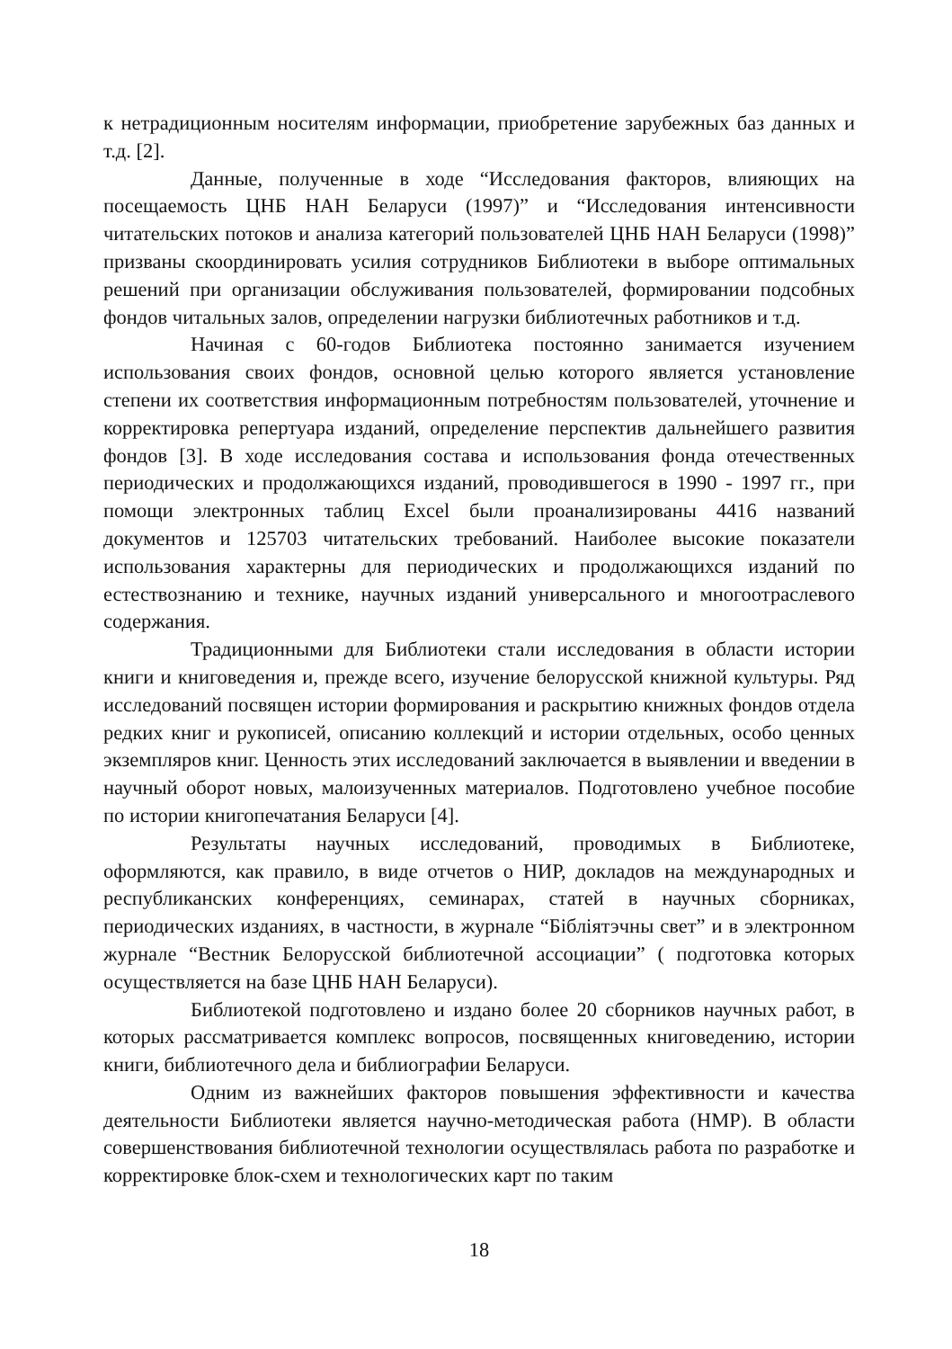к нетрадиционным носителям информации, приобретение зарубежных баз данных и т.д. [2].
Данные, полученные в ходе “Исследования факторов, влияющих на посещаемость ЦНБ НАН Беларуси (1997)” и “Исследования интенсивности читательских потоков и анализа категорий пользователей ЦНБ НАН Беларуси (1998)” призваны скоординировать усилия сотрудников Библиотеки в выборе оптимальных решений при организации обслуживания пользователей, формировании подсобных фондов читальных залов, определении нагрузки библиотечных работников и т.д.
Начиная с 60-годов Библиотека постоянно занимается изучением использования своих фондов, основной целью которого является установление степени их соответствия информационным потребностям пользователей, уточнение и корректировка репертуара изданий, определение перспектив дальнейшего развития фондов [3]. В ходе исследования состава и использования фонда отечественных периодических и продолжающихся изданий, проводившегося в 1990 - 1997 гг., при помощи электронных таблиц Excel были проанализированы 4416 названий документов и 125703 читательских требований. Наиболее высокие показатели использования характерны для периодических и продолжающихся изданий по естествознанию и технике, научных изданий универсального и многоотраслевого содержания.
Традиционными для Библиотеки стали исследования в области истории книги и книговедения и, прежде всего, изучение белорусской книжной культуры. Ряд исследований посвящен истории формирования и раскрытию книжных фондов отдела редких книг и рукописей, описанию коллекций и истории отдельных, особо ценных экземпляров книг. Ценность этих исследований заключается в выявлении и введении в научный оборот новых, малоизученных материалов. Подготовлено учебное пособие по истории книгопечатания Беларуси [4].
Результаты научных исследований, проводимых в Библиотеке, оформляются, как правило, в виде отчетов о НИР, докладов на международных и республиканских конференциях, семинарах, статей в научных сборниках, периодических изданиях, в частности, в журнале “Бібліятэчны свет” и в электронном журнале “Вестник Белорусской библиотечной ассоциации” ( подготовка которых осуществляется на базе ЦНБ НАН Беларуси).
Библиотекой подготовлено и издано более 20 сборников научных работ, в которых рассматривается комплекс вопросов, посвященных книговедению, истории книги, библиотечного дела и библиографии Беларуси.
Одним из важнейших факторов повышения эффективности и качества деятельности Библиотеки является научно-методическая работа (НМР). В области совершенствования библиотечной технологии осуществлялась работа по разработке и корректировке блок-схем и технологических карт по таким
18